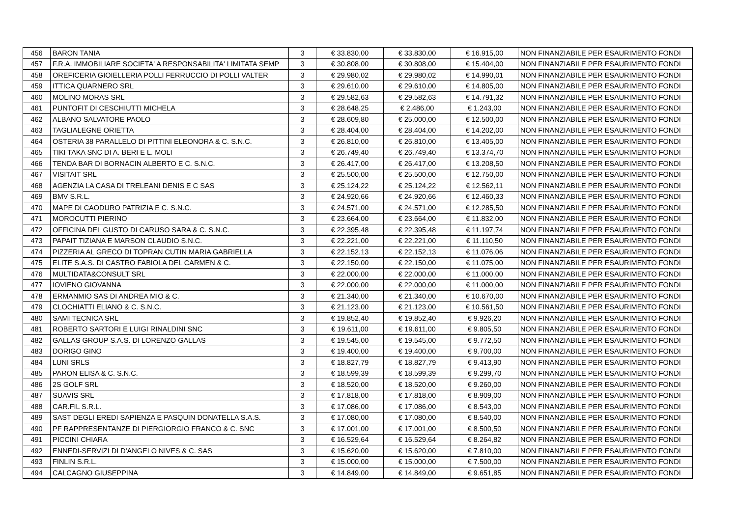| 456 | BARON TANIA | 3 | € 33.830,00 | € 33.830,00 | € 16.915,00 | NON FINANZIABILE PER ESAURIMENTO FONDI |
| 457 | F.R.A. IMMOBILIARE SOCIETA' A RESPONSABILITA' LIMITATA SEMP | 3 | € 30.808,00 | € 30.808,00 | € 15.404,00 | NON FINANZIABILE PER ESAURIMENTO FONDI |
| 458 | OREFICERIA GIOIELLERIA POLLI FERRUCCIO DI POLLI VALTER | 3 | € 29.980,02 | € 29.980,02 | € 14.990,01 | NON FINANZIABILE PER ESAURIMENTO FONDI |
| 459 | ITTICA QUARNERO SRL | 3 | € 29.610,00 | € 29.610,00 | € 14.805,00 | NON FINANZIABILE PER ESAURIMENTO FONDI |
| 460 | MOLINO MORAS SRL | 3 | € 29.582,63 | € 29.582,63 | € 14.791,32 | NON FINANZIABILE PER ESAURIMENTO FONDI |
| 461 | PUNTOFIT DI CESCHIUTTI MICHELA | 3 | € 28.648,25 | € 2.486,00 | € 1.243,00 | NON FINANZIABILE PER ESAURIMENTO FONDI |
| 462 | ALBANO SALVATORE PAOLO | 3 | € 28.609,80 | € 25.000,00 | € 12.500,00 | NON FINANZIABILE PER ESAURIMENTO FONDI |
| 463 | TAGLIALEGNE ORIETTA | 3 | € 28.404,00 | € 28.404,00 | € 14.202,00 | NON FINANZIABILE PER ESAURIMENTO FONDI |
| 464 | OSTERIA 38 PARALLELO DI PITTINI ELEONORA & C. S.N.C. | 3 | € 26.810,00 | € 26.810,00 | € 13.405,00 | NON FINANZIABILE PER ESAURIMENTO FONDI |
| 465 | TIKI TAKA SNC DI A. BERI E L. MOLI | 3 | € 26.749,40 | € 26.749,40 | € 13.374,70 | NON FINANZIABILE PER ESAURIMENTO FONDI |
| 466 | TENDA BAR DI BORNACIN ALBERTO E C. S.N.C. | 3 | € 26.417,00 | € 26.417,00 | € 13.208,50 | NON FINANZIABILE PER ESAURIMENTO FONDI |
| 467 | VISITAIT SRL | 3 | € 25.500,00 | € 25.500,00 | € 12.750,00 | NON FINANZIABILE PER ESAURIMENTO FONDI |
| 468 | AGENZIA LA CASA DI TRELEANI DENIS E C SAS | 3 | € 25.124,22 | € 25.124,22 | € 12.562,11 | NON FINANZIABILE PER ESAURIMENTO FONDI |
| 469 | BMV S.R.L. | 3 | € 24.920,66 | € 24.920,66 | € 12.460,33 | NON FINANZIABILE PER ESAURIMENTO FONDI |
| 470 | MAPE DI CAODURO PATRIZIA E C. S.N.C. | 3 | € 24.571,00 | € 24.571,00 | € 12.285,50 | NON FINANZIABILE PER ESAURIMENTO FONDI |
| 471 | MOROCUTTI PIERINO | 3 | € 23.664,00 | € 23.664,00 | € 11.832,00 | NON FINANZIABILE PER ESAURIMENTO FONDI |
| 472 | OFFICINA DEL GUSTO DI CARUSO SARA & C. S.N.C. | 3 | € 22.395,48 | € 22.395,48 | € 11.197,74 | NON FINANZIABILE PER ESAURIMENTO FONDI |
| 473 | PAPAIT TIZIANA E MARSON CLAUDIO S.N.C. | 3 | € 22.221,00 | € 22.221,00 | € 11.110,50 | NON FINANZIABILE PER ESAURIMENTO FONDI |
| 474 | PIZZERIA AL GRECO DI TOPRAN CUTIN MARIA GABRIELLA | 3 | € 22.152,13 | € 22.152,13 | € 11.076,06 | NON FINANZIABILE PER ESAURIMENTO FONDI |
| 475 | ELITE S.A.S. DI CASTRO FABIOLA DEL CARMEN & C. | 3 | € 22.150,00 | € 22.150,00 | € 11.075,00 | NON FINANZIABILE PER ESAURIMENTO FONDI |
| 476 | MULTIDATA&CONSULT SRL | 3 | € 22.000,00 | € 22.000,00 | € 11.000,00 | NON FINANZIABILE PER ESAURIMENTO FONDI |
| 477 | IOVIENO GIOVANNA | 3 | € 22.000,00 | € 22.000,00 | € 11.000,00 | NON FINANZIABILE PER ESAURIMENTO FONDI |
| 478 | ERMANMIO SAS DI ANDREA MIO & C. | 3 | € 21.340,00 | € 21.340,00 | € 10.670,00 | NON FINANZIABILE PER ESAURIMENTO FONDI |
| 479 | CLOCHIATTI ELIANO & C. S.N.C. | 3 | € 21.123,00 | € 21.123,00 | € 10.561,50 | NON FINANZIABILE PER ESAURIMENTO FONDI |
| 480 | SAMI TECNICA SRL | 3 | € 19.852,40 | € 19.852,40 | € 9.926,20 | NON FINANZIABILE PER ESAURIMENTO FONDI |
| 481 | ROBERTO SARTORI E LUIGI RINALDINI SNC | 3 | € 19.611,00 | € 19.611,00 | € 9.805,50 | NON FINANZIABILE PER ESAURIMENTO FONDI |
| 482 | GALLAS GROUP S.A.S. DI LORENZO GALLAS | 3 | € 19.545,00 | € 19.545,00 | € 9.772,50 | NON FINANZIABILE PER ESAURIMENTO FONDI |
| 483 | DORIGO GINO | 3 | € 19.400,00 | € 19.400,00 | € 9.700,00 | NON FINANZIABILE PER ESAURIMENTO FONDI |
| 484 | LUNI SRLS | 3 | € 18.827,79 | € 18.827,79 | € 9.413,90 | NON FINANZIABILE PER ESAURIMENTO FONDI |
| 485 | PARON ELISA & C. S.N.C. | 3 | € 18.599,39 | € 18.599,39 | € 9.299,70 | NON FINANZIABILE PER ESAURIMENTO FONDI |
| 486 | 2S GOLF SRL | 3 | € 18.520,00 | € 18.520,00 | € 9.260,00 | NON FINANZIABILE PER ESAURIMENTO FONDI |
| 487 | SUAVIS SRL | 3 | € 17.818,00 | € 17.818,00 | € 8.909,00 | NON FINANZIABILE PER ESAURIMENTO FONDI |
| 488 | CAR.FIL S.R.L. | 3 | € 17.086,00 | € 17.086,00 | € 8.543,00 | NON FINANZIABILE PER ESAURIMENTO FONDI |
| 489 | SAST DEGLI EREDI SAPIENZA E PASQUIN DONATELLA S.A.S. | 3 | € 17.080,00 | € 17.080,00 | € 8.540,00 | NON FINANZIABILE PER ESAURIMENTO FONDI |
| 490 | PF RAPPRESENTANZE DI PIERGIORGIO FRANCO & C. SNC | 3 | € 17.001,00 | € 17.001,00 | € 8.500,50 | NON FINANZIABILE PER ESAURIMENTO FONDI |
| 491 | PICCINI CHIARA | 3 | € 16.529,64 | € 16.529,64 | € 8.264,82 | NON FINANZIABILE PER ESAURIMENTO FONDI |
| 492 | ENNEDI-SERVIZI DI D'ANGELO NIVES & C. SAS | 3 | € 15.620,00 | € 15.620,00 | € 7.810,00 | NON FINANZIABILE PER ESAURIMENTO FONDI |
| 493 | FINLIN S.R.L. | 3 | € 15.000,00 | € 15.000,00 | € 7.500,00 | NON FINANZIABILE PER ESAURIMENTO FONDI |
| 494 | CALCAGNO GIUSEPPINA | 3 | € 14.849,00 | € 14.849,00 | € 9.651,85 | NON FINANZIABILE PER ESAURIMENTO FONDI |